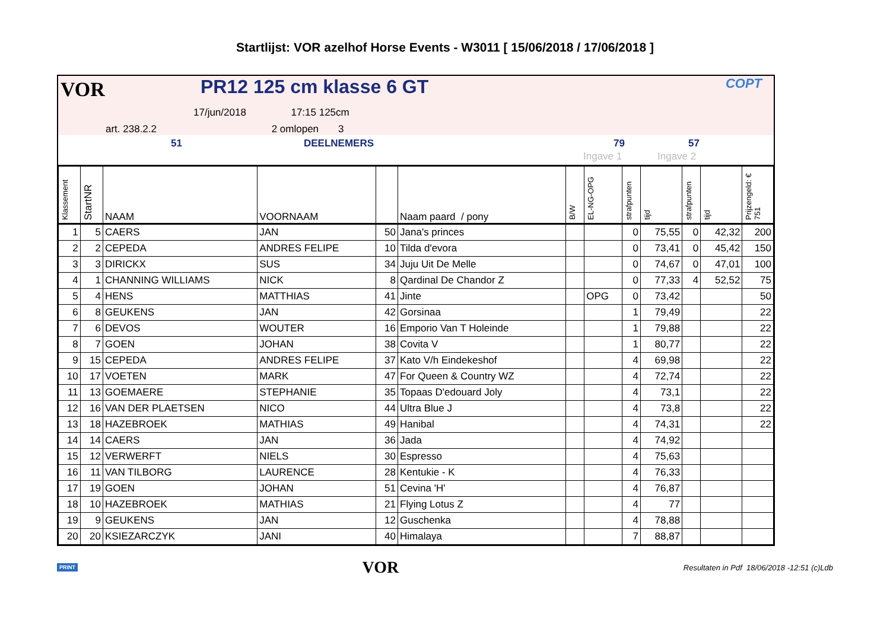Startlijst: VOR azelhof Horse Events - W3011 [ 15/06/2018 / 17/06/2018 ]
VOR PR12 125 cm klasse 6 GT
17/jun/2018 17:15 125cm
art. 238.2.2 2 omlopen 3
COPT
51 DEELNEMERS 79 57
Ingave 1 Ingave 2
| Klassement | StartNR | NAAM | VOORNAAM | | Naam paard / pony | B/W | EL-NG-OPG | strafpunten | tijd | strafpunten | tijd | Prijzengeld: € 751 |
| --- | --- | --- | --- | --- | --- | --- | --- | --- | --- | --- | --- | --- |
| 1 | 5 | CAERS | JAN | 50 | Jana's princes | | | 0 | 75,55 | 0 | 42,32 | 200 |
| 2 | 2 | CEPEDA | ANDRES FELIPE | 10 | Tilda d'evora | | | 0 | 73,41 | 0 | 45,42 | 150 |
| 3 | 3 | DIRICKX | SUS | 34 | Juju Uit De Melle | | | 0 | 74,67 | 0 | 47,01 | 100 |
| 4 | 1 | CHANNING WILLIAMS | NICK | 8 | Qardinal De Chandor Z | | | 0 | 77,33 | 4 | 52,52 | 75 |
| 5 | 4 | HENS | MATTHIAS | 41 | Jinte | | OPG | 0 | 73,42 | | | 50 |
| 6 | 8 | GEUKENS | JAN | 42 | Gorsinaa | | | 1 | 79,49 | | | 22 |
| 7 | 6 | DEVOS | WOUTER | 16 | Emporio Van T Holeinde | | | 1 | 79,88 | | | 22 |
| 8 | 7 | GOEN | JOHAN | 38 | Covita V | | | 1 | 80,77 | | | 22 |
| 9 | 15 | CEPEDA | ANDRES FELIPE | 37 | Kato V/h Eindekeshof | | | 4 | 69,98 | | | 22 |
| 10 | 17 | VOETEN | MARK | 47 | For Queen & Country WZ | | | 4 | 72,74 | | | 22 |
| 11 | 13 | GOEMAERE | STEPHANIE | 35 | Topaas D'edouard Joly | | | 4 | 73,1 | | | 22 |
| 12 | 16 | VAN DER PLAETSEN | NICO | 44 | Ultra Blue J | | | 4 | 73,8 | | | 22 |
| 13 | 18 | HAZEBROEK | MATHIAS | 49 | Hanibal | | | 4 | 74,31 | | | 22 |
| 14 | 14 | CAERS | JAN | 36 | Jada | | | 4 | 74,92 | | | |
| 15 | 12 | VERWERFT | NIELS | 30 | Espresso | | | 4 | 75,63 | | | |
| 16 | 11 | VAN TILBORG | LAURENCE | 28 | Kentukie - K | | | 4 | 76,33 | | | |
| 17 | 19 | GOEN | JOHAN | 51 | Cevina 'H' | | | 4 | 76,87 | | | |
| 18 | 10 | HAZEBROEK | MATHIAS | 21 | Flying Lotus Z | | | 4 | 77 | | | |
| 19 | 9 | GEUKENS | JAN | 12 | Guschenka | | | 4 | 78,88 | | | |
| 20 | 20 | KSIEZARCZYK | JANI | 40 | Himalaya | | | 7 | 88,87 | | | |
PRINT VOR Resultaten in Pdf 18/06/2018 -12:51 (c)Ldb